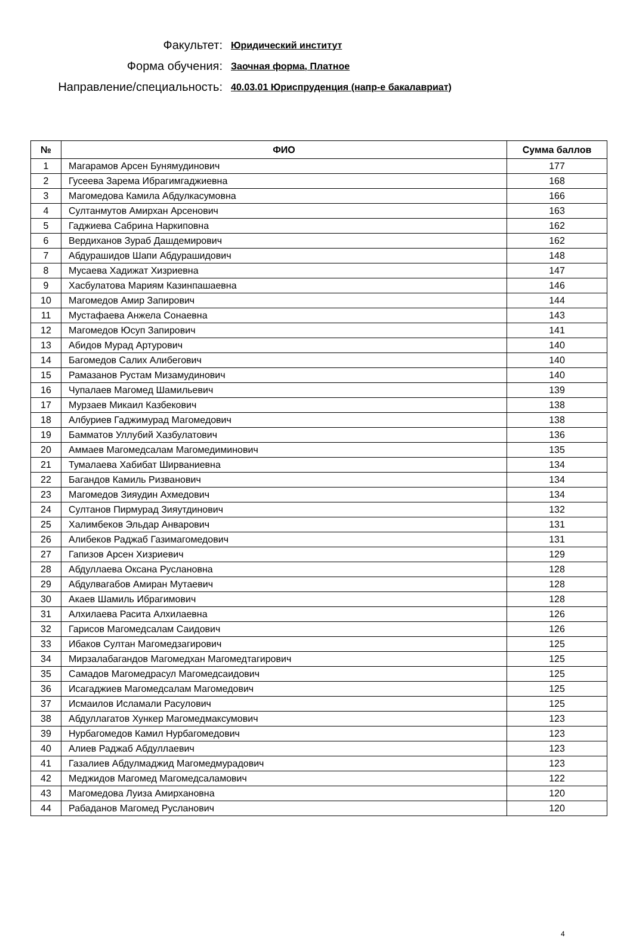Факультет:
Юридический институт
Форма обучения:
Заочная форма, Платное
Направление/специальность:
40.03.01 Юриспруденция (напр-е бакалавриат)
| № | ФИО | Сумма баллов |
| --- | --- | --- |
| 1 | Магарамов Арсен Бунямудинович | 177 |
| 2 | Гусеева Зарема Ибрагимгаджиевна | 168 |
| 3 | Магомедова Камила Абдулкасумовна | 166 |
| 4 | Султанмутов Амирхан Арсенович | 163 |
| 5 | Гаджиева Сабрина Наркиповна | 162 |
| 6 | Вердиханов Зураб Дашдемирович | 162 |
| 7 | Абдурашидов Шапи Абдурашидович | 148 |
| 8 | Мусаева Хадижат Хизриевна | 147 |
| 9 | Хасбулатова Мариям Казинпашаевна | 146 |
| 10 | Магомедов Амир Запирович | 144 |
| 11 | Мустафаева Анжела Сонаевна | 143 |
| 12 | Магомедов Юсуп Запирович | 141 |
| 13 | Абидов Мурад Артурович | 140 |
| 14 | Багомедов Салих Алибегович | 140 |
| 15 | Рамазанов Рустам Мизамудинович | 140 |
| 16 | Чупалаев Магомед Шамильевич | 139 |
| 17 | Мурзаев Микаил Казбекович | 138 |
| 18 | Албуриев Гаджимурад Магомедович | 138 |
| 19 | Бамматов Уллубий Хазбулатович | 136 |
| 20 | Аммаев Магомедсалам Магомедиминович | 135 |
| 21 | Тумалаева Хабибат Ширваниевна | 134 |
| 22 | Багандов Камиль Ризванович | 134 |
| 23 | Магомедов Зияудин Ахмедович | 134 |
| 24 | Султанов Пирмурад Зияутдинович | 132 |
| 25 | Халимбеков Эльдар Анварович | 131 |
| 26 | Алибеков Раджаб Газимагомедович | 131 |
| 27 | Гапизов Арсен Хизриевич | 129 |
| 28 | Абдуллаева Оксана Руслановна | 128 |
| 29 | Абдулвагабов Амиран Мутаевич | 128 |
| 30 | Акаев Шамиль Ибрагимович | 128 |
| 31 | Алхилаева Расита Алхилаевна | 126 |
| 32 | Гарисов Магомедсалам Саидович | 126 |
| 33 | Ибаков Султан Магомедзагирович | 125 |
| 34 | Мирзалабагандов Магомедхан Магомедтагирович | 125 |
| 35 | Самадов Магомедрасул Магомедсаидович | 125 |
| 36 | Исагаджиев Магомедсалам Магомедович | 125 |
| 37 | Исмаилов Исламали Расулович | 125 |
| 38 | Абдуллагатов Хункер Магомедмаксумович | 123 |
| 39 | Нурбагомедов Камил Нурбагомедович | 123 |
| 40 | Алиев Раджаб Абдуллаевич | 123 |
| 41 | Газалиев Абдулмаджид Магомедмурадович | 123 |
| 42 | Меджидов Магомед Магомедсаламович | 122 |
| 43 | Магомедова Луиза Амирхановна | 120 |
| 44 | Рабаданов Магомед Русланович | 120 |
4